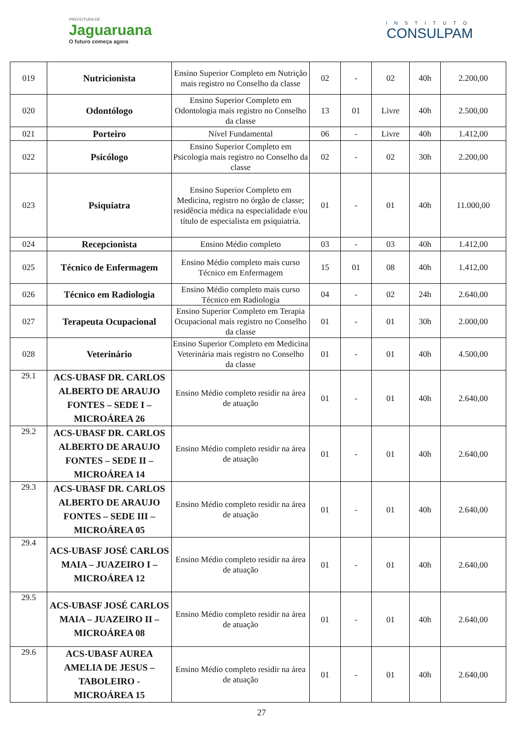PREFEITURA DE
Jaguaruana
O futuro começa agora
INSTITUTO
CONSULPAM
| 019 | Nutricionista | Ensino Superior Completo em Nutrição mais registro no Conselho da classe | 02 | - | 02 | 40h | 2.200,00 |
| 020 | Odontólogo | Ensino Superior Completo em Odontologia mais registro no Conselho da classe | 13 | 01 | Livre | 40h | 2.500,00 |
| 021 | Porteiro | Nível Fundamental | 06 | - | Livre | 40h | 1.412,00 |
| 022 | Psicólogo | Ensino Superior Completo em Psicologia mais registro no Conselho da classe | 02 | - | 02 | 30h | 2.200,00 |
| 023 | Psiquiatra | Ensino Superior Completo em Medicina, registro no órgão de classe; residência médica na especialidade e/ou título de especialista em psiquiatria. | 01 | - | 01 | 40h | 11.000,00 |
| 024 | Recepcionista | Ensino Médio completo | 03 | - | 03 | 40h | 1.412,00 |
| 025 | Técnico de Enfermagem | Ensino Médio completo mais curso Técnico em Enfermagem | 15 | 01 | 08 | 40h | 1.412,00 |
| 026 | Técnico em Radiologia | Ensino Médio completo mais curso Técnico em Radiologia | 04 | - | 02 | 24h | 2.640,00 |
| 027 | Terapeuta Ocupacional | Ensino Superior Completo em Terapia Ocupacional mais registro no Conselho da classe | 01 | - | 01 | 30h | 2.000,00 |
| 028 | Veterinário | Ensino Superior Completo em Medicina Veterinária mais registro no Conselho da classe | 01 | - | 01 | 40h | 4.500,00 |
| 29.1 | ACS-UBASF DR. CARLOS ALBERTO DE ARAUJO FONTES – SEDE I – MICROÁREA 26 | Ensino Médio completo residir na área de atuação | 01 | - | 01 | 40h | 2.640,00 |
| 29.2 | ACS-UBASF DR. CARLOS ALBERTO DE ARAUJO FONTES – SEDE II – MICROÁREA 14 | Ensino Médio completo residir na área de atuação | 01 | - | 01 | 40h | 2.640,00 |
| 29.3 | ACS-UBASF DR. CARLOS ALBERTO DE ARAUJO FONTES – SEDE III – MICROÁREA 05 | Ensino Médio completo residir na área de atuação | 01 | - | 01 | 40h | 2.640,00 |
| 29.4 | ACS-UBASF JOSÉ CARLOS MAIA – JUAZEIRO I – MICROÁREA 12 | Ensino Médio completo residir na área de atuação | 01 | - | 01 | 40h | 2.640,00 |
| 29.5 | ACS-UBASF JOSÉ CARLOS MAIA – JUAZEIRO II – MICROÁREA 08 | Ensino Médio completo residir na área de atuação | 01 | - | 01 | 40h | 2.640,00 |
| 29.6 | ACS-UBASF AUREA AMELIA DE JESUS – TABOLEIRO - MICROÁREA 15 | Ensino Médio completo residir na área de atuação | 01 | - | 01 | 40h | 2.640,00 |
27